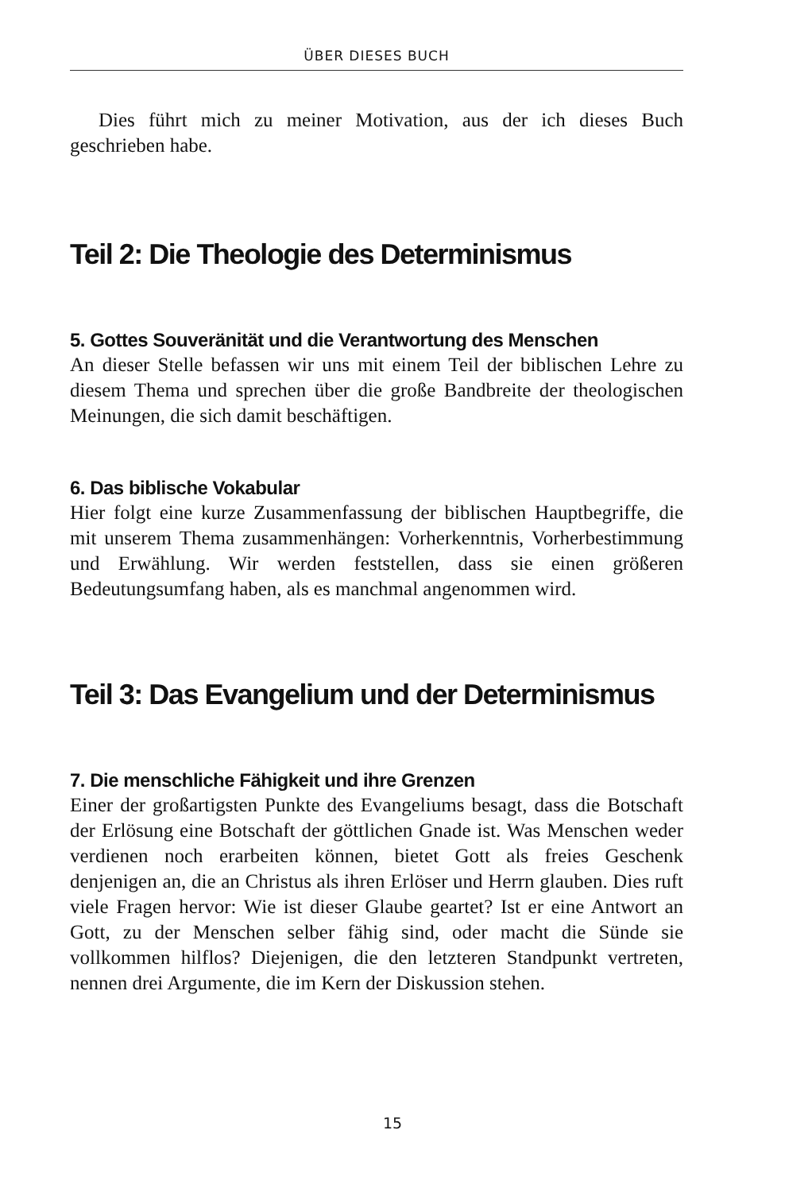ÜBER DIESES BUCH
Dies führt mich zu meiner Motivation, aus der ich dieses Buch geschrieben habe.
Teil 2: Die Theologie des Determinismus
5. Gottes Souveränität und die Verantwortung des Menschen
An dieser Stelle befassen wir uns mit einem Teil der biblischen Lehre zu diesem Thema und sprechen über die große Bandbreite der theologischen Meinungen, die sich damit beschäftigen.
6. Das biblische Vokabular
Hier folgt eine kurze Zusammenfassung der biblischen Hauptbegriffe, die mit unserem Thema zusammenhängen: Vorherkenntnis, Vorherbestimmung und Erwählung. Wir werden feststellen, dass sie einen größeren Bedeutungsumfang haben, als es manchmal angenommen wird.
Teil 3: Das Evangelium und der Determinismus
7. Die menschliche Fähigkeit und ihre Grenzen
Einer der großartigsten Punkte des Evangeliums besagt, dass die Botschaft der Erlösung eine Botschaft der göttlichen Gnade ist. Was Menschen weder verdienen noch erarbeiten können, bietet Gott als freies Geschenk denjenigen an, die an Christus als ihren Erlöser und Herrn glauben. Dies ruft viele Fragen hervor: Wie ist dieser Glaube geartet? Ist er eine Antwort an Gott, zu der Menschen selber fähig sind, oder macht die Sünde sie vollkommen hilflos? Diejenigen, die den letzteren Standpunkt vertreten, nennen drei Argumente, die im Kern der Diskussion stehen.
15